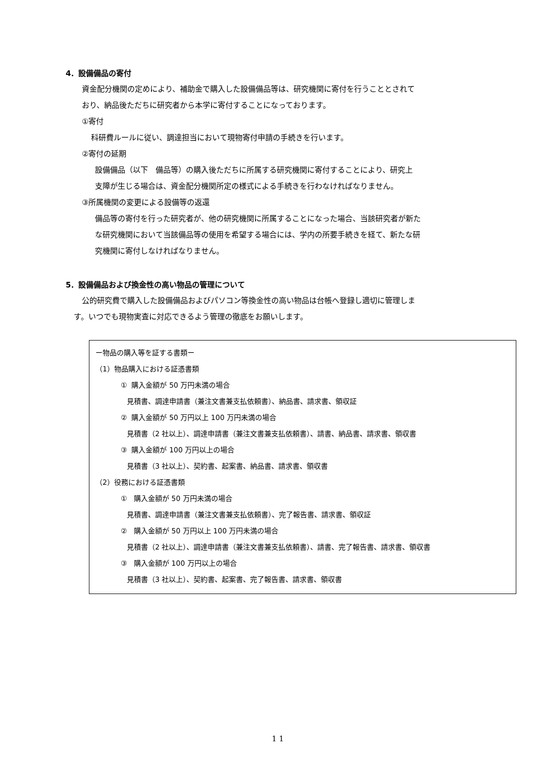4．設備備品の寄付
資金配分機関の定めにより、補助金で購入した設備備品等は、研究機関に寄付を行うこととされて
おり、納品後ただちに研究者から本学に寄付することになっております。
①寄付
科研費ルールに従い、調達担当において現物寄付申請の手続きを行います。
②寄付の延期
設備備品（以下　備品等）の購入後ただちに所属する研究機関に寄付することにより、研究上
支障が生じる場合は、資金配分機関所定の様式による手続きを行わなければなりません。
③所属機関の変更による設備等の返還
備品等の寄付を行った研究者が、他の研究機関に所属することになった場合、当該研究者が新た
な研究機関において当該備品等の使用を希望する場合には、学内の所要手続きを経て、新たな研
究機関に寄付しなければなりません。
5．設備備品および換金性の高い物品の管理について
公的研究費で購入した設備備品およびパソコン等換金性の高い物品は台帳へ登録し適切に管理しま
す。いつでも現物実査に対応できるよう管理の徹底をお願いします。
ー物品の購入等を証する書類ー
（1）物品購入における証憑書類
① 購入金額が 50 万円未満の場合
見積書、調達申請書（兼注文書兼支払依頼書）、納品書、請求書、領収証
② 購入金額が 50 万円以上 100 万円未満の場合
見積書（2 社以上）、調達申請書（兼注文書兼支払依頼書）、請書、納品書、請求書、領収書
③ 購入金額が 100 万円以上の場合
見積書（3 社以上）、契約書、起案書、納品書、請求書、領収書
（2）役務における証憑書類
① 購入金額が 50 万円未満の場合
見積書、調達申請書（兼注文書兼支払依頼書）、完了報告書、請求書、領収証
② 購入金額が 50 万円以上 100 万円未満の場合
見積書（2 社以上）、調達申請書（兼注文書兼支払依頼書）、請書、完了報告書、請求書、領収書
③ 購入金額が 100 万円以上の場合
見積書（3 社以上）、契約書、起案書、完了報告書、請求書、領収書
1 1